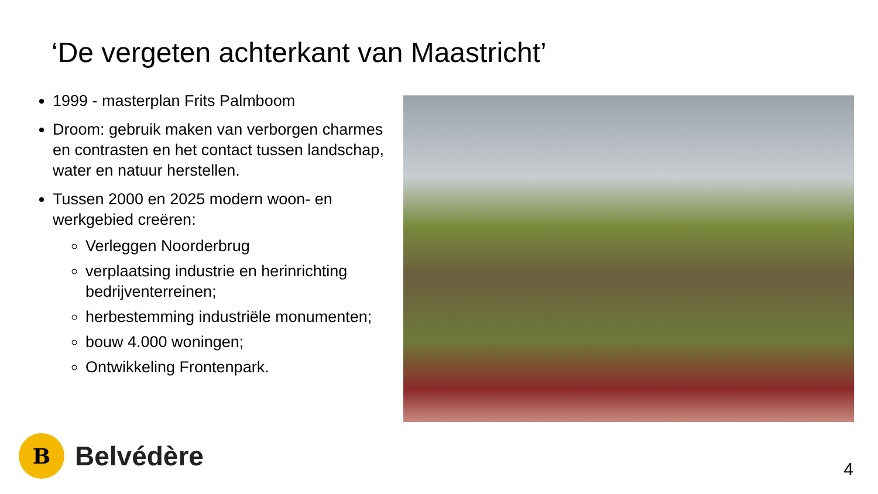‘De vergeten achterkant van Maastricht’
1999 - masterplan Frits Palmboom
Droom: gebruik maken van verborgen charmes en contrasten en het contact tussen landschap, water en natuur herstellen.
Tussen 2000 en 2025 modern woon- en werkgebied creëren:
Verleggen Noorderbrug
verplaatsing industrie en herinrichting bedrijventerreinen;
herbestemming industriële monumenten;
bouw 4.000 woningen;
Ontwikkeling Frontenpark.
B
Belvédère
4